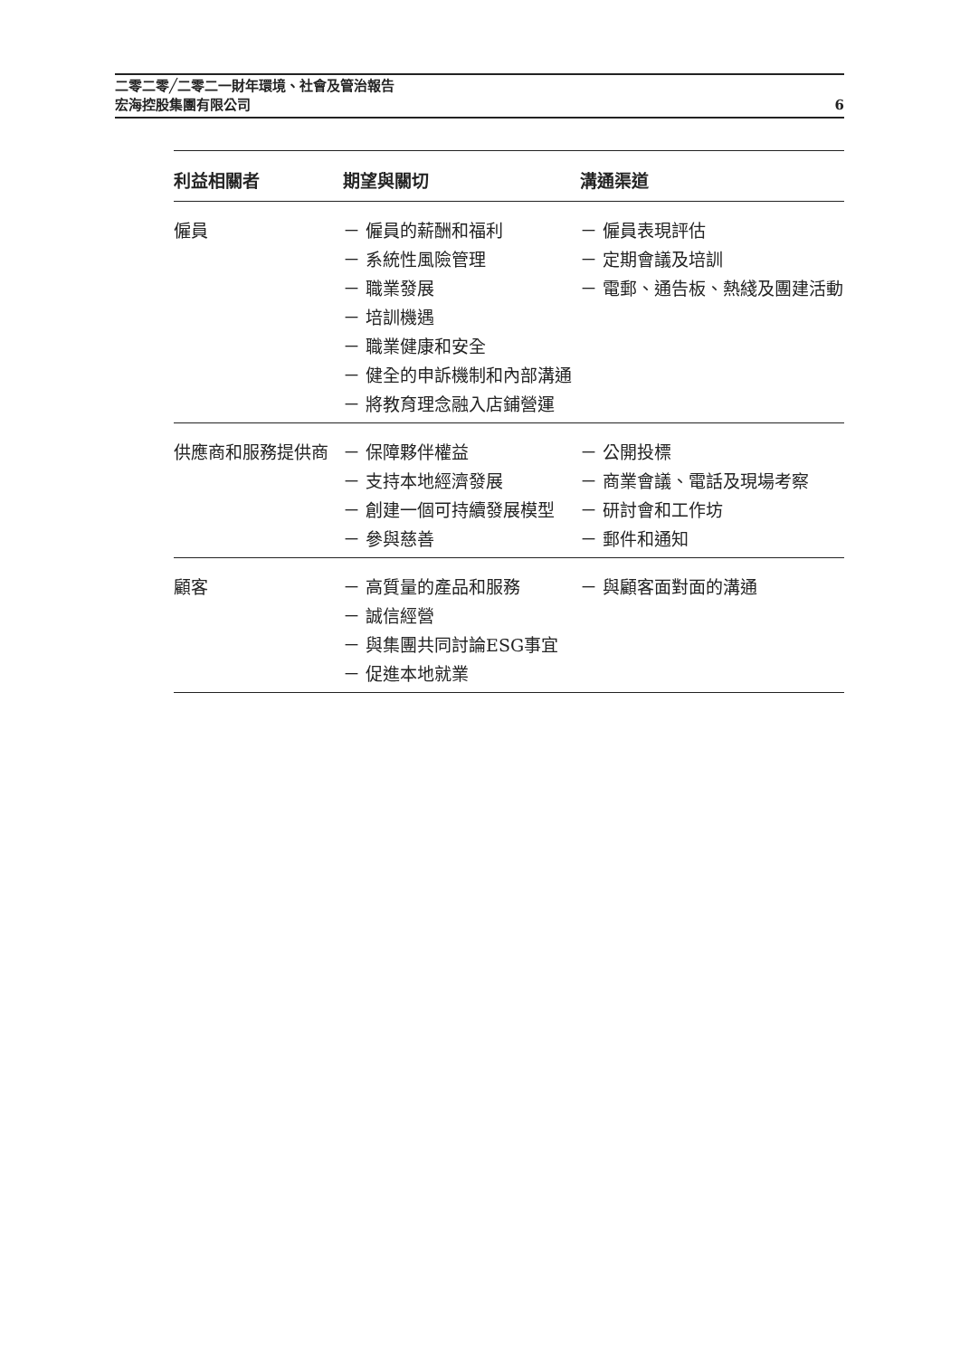6 二零二零╱二零二一財年環境、社會及管治報告
宏海控股集團有限公司
| 利益相關者 | 期望與關切 | 溝通渠道 |
| --- | --- | --- |
| 僱員 | － 僱員的薪酬和福利 － 系統性風險管理 － 職業發展 － 培訓機遇 － 職業健康和安全 － 健全的申訴機制和內部溝通 － 將教育理念融入店鋪營運 | － 僱員表現評估 － 定期會議及培訓 － 電郵、通告板、熱綫及團建活動 |
| 供應商和服務提供商 | － 保障夥伴權益 － 支持本地經濟發展 － 創建一個可持續發展模型 － 參與慈善 | － 公開投標 － 商業會議、電話及現場考察 － 研討會和工作坊 － 郵件和通知 |
| 顧客 | － 高質量的產品和服務 － 誠信經營 － 與集團共同討論ESG事宜 － 促進本地就業 | － 與顧客面對面的溝通 |